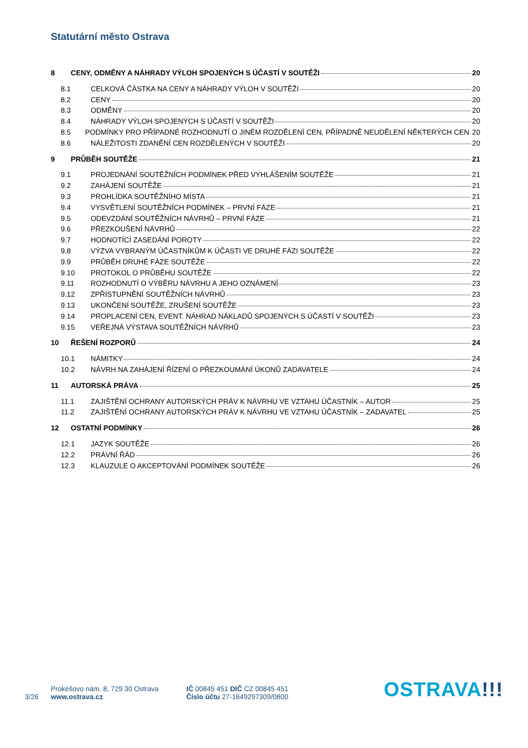Statutární město Ostrava
8 CENY, ODMĚNY A NÁHRADY VÝLOH SPOJENÝCH S ÚČASTÍ V SOUTĚŽI 20
8.1 CELKOVÁ ČÁSTKA NA CENY A NÁHRADY VÝLOH V SOUTĚŽI 20
8.2 CENY 20
8.3 ODMĚNY 20
8.4 NÁHRADY VÝLOH SPOJENÝCH S ÚČASTÍ V SOUTĚŽI 20
8.5 PODMÍNKY PRO PŘÍPADNÉ ROZHODNUTÍ O JINÉM ROZDĚLENÍ CEN, PŘÍPADNĚ NEUDĚLENÍ NĚKTERÝCH CEN 20
8.6 NÁLEŽITOSTI ZDANĚNÍ CEN ROZDĚLENÝCH V SOUTĚŽI 20
9 PRŮBĚH SOUTĚŽE 21
9.1 PROJEDNÁNÍ SOUTĚŽNÍCH PODMÍNEK PŘED VYHLÁŠENÍM SOUTĚŽE 21
9.2 ZAHÁJENÍ SOUTĚŽE 21
9.3 PROHLÍDKA SOUTĚŽNÍHO MÍSTA 21
9.4 VYSVĚTLENÍ SOUTĚŽNÍCH PODMÍNEK – PRVNÍ FÁZE 21
9.5 ODEVZDÁNÍ SOUTĚŽNÍCH NÁVRHŮ – PRVNÍ FÁZE 21
9.6 PŘEZKOUŠENÍ NÁVRHŮ 22
9.7 HODNOTÍCÍ ZASEDÁNÍ POROTY 22
9.8 VÝZVA VYBRANÝM ÚČASTNÍKŮM K ÚČASTI VE DRUHÉ FÁZI SOUTĚŽE 22
9.9 PRŮBĚH DRUHÉ FÁZE SOUTĚŽE 22
9.10 PROTOKOL O PRŮBĚHU SOUTĚŽE 22
9.11 ROZHODNUTÍ O VÝBĚRU NÁVRHU A JEHO OZNÁMENÍ 23
9.12 ZPŘÍSTUPNĚNÍ SOUTĚŽNÍCH NÁVRHŮ 23
9.13 UKONČENÍ SOUTĚŽE, ZRUŠENÍ SOUTĚŽE 23
9.14 PROPLACENÍ CEN, EVENT. NÁHRAD NÁKLADŮ SPOJENÝCH S ÚČASTÍ V SOUTĚŽI 23
9.15 VEŘEJNÁ VÝSTAVA SOUTĚŽNÍCH NÁVRHŮ 23
10 ŘEŠENÍ ROZPORŮ 24
10.1 NÁMITKY 24
10.2 NÁVRH NA ZAHÁJENÍ ŘÍZENÍ O PŘEZKOUMÁNÍ ÚKONŮ ZADAVATELE 24
11 AUTORSKÁ PRÁVA 25
11.1 ZAJIŠTĚNÍ OCHRANY AUTORSKÝCH PRÁV K NÁVRHU VE VZTAHU ÚČASTNÍK – AUTOR 25
11.2 ZAJIŠTĚNÍ OCHRANY AUTORSKÝCH PRÁV K NÁVRHU VE VZTAHU ÚČASTNÍK – ZADAVATEL 25
12 OSTATNÍ PODMÍNKY 26
12.1 JAZYK SOUTĚŽE 26
12.2 PRÁVNÍ ŘÁD 26
12.3 KLAUZULE O AKCEPTOVÁNÍ PODMÍNEK SOUTĚŽE 26
3/26
Prokešovo nám. 8, 729 30 Ostrava
www.ostrava.cz
IČ 00845 451 DIČ CZ 00845 451
Číslo účtu 27-1649297309/0800
OSTRAVA!!!